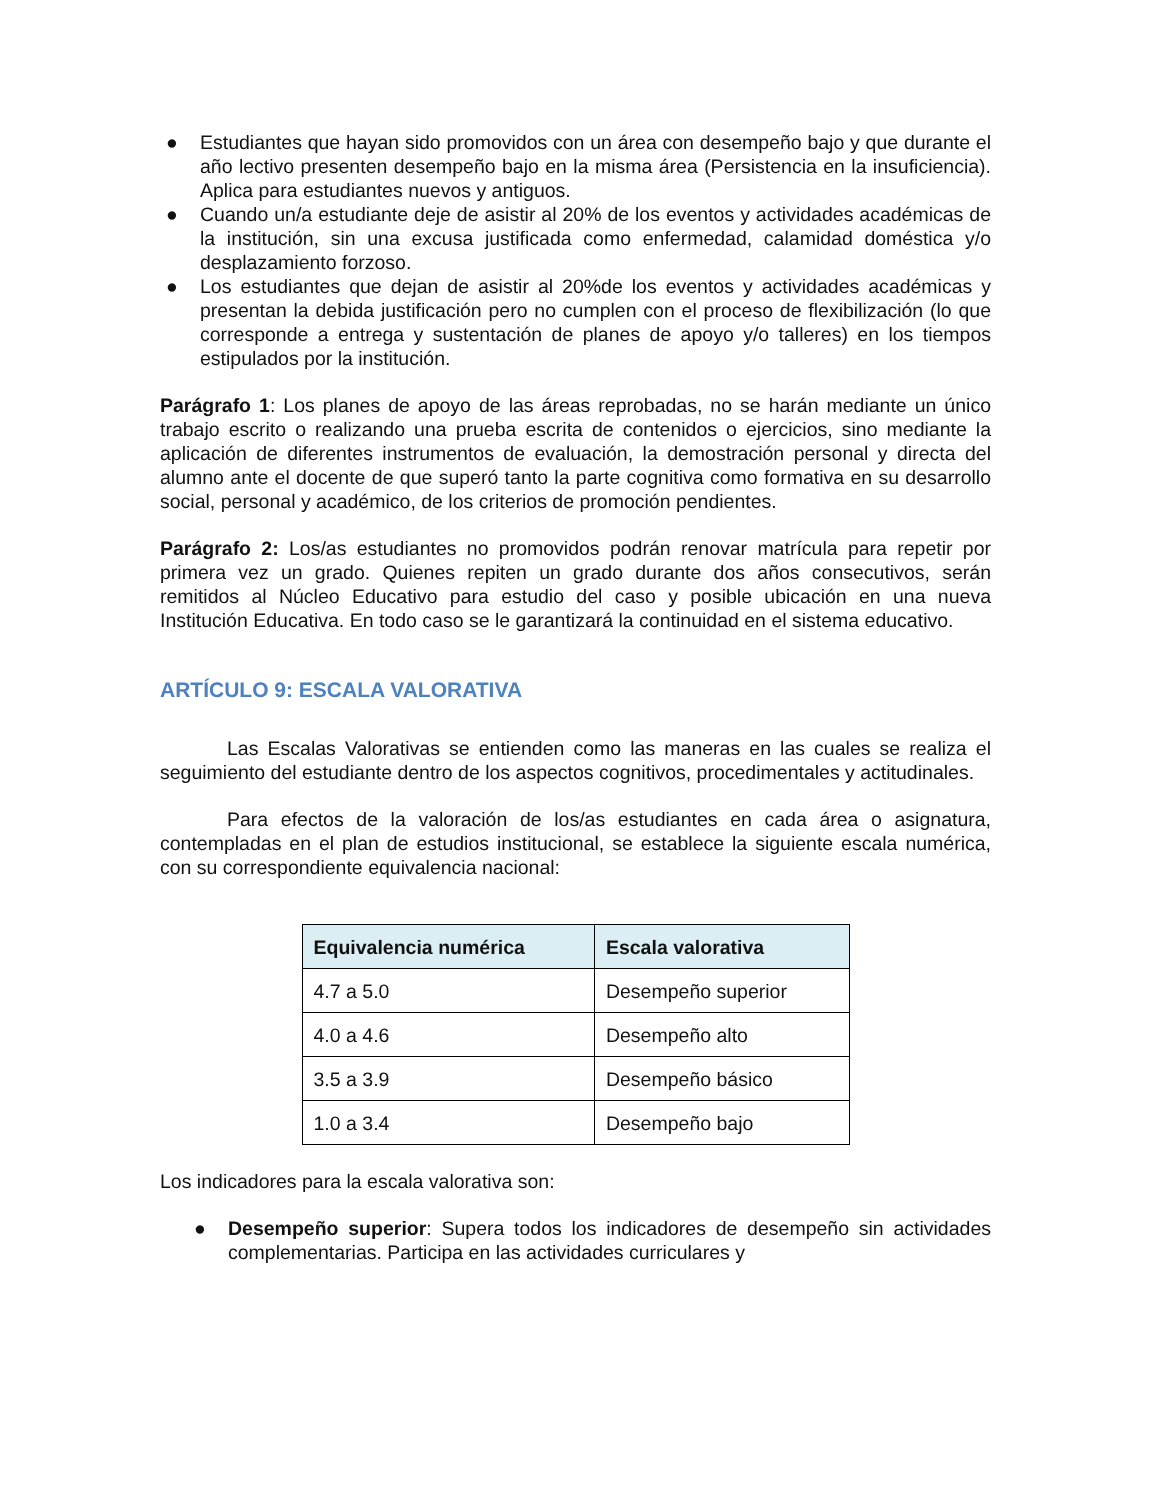● Estudiantes que hayan sido promovidos con un área con desempeño bajo y que durante el año lectivo presenten desempeño bajo en la misma área (Persistencia en la insuficiencia). Aplica para estudiantes nuevos y antiguos.
● Cuando un/a estudiante deje de asistir al 20% de los eventos y actividades académicas de la institución, sin una excusa justificada como enfermedad, calamidad doméstica y/o desplazamiento forzoso.
● Los estudiantes que dejan de asistir al 20%de los eventos y actividades académicas y presentan la debida justificación pero no cumplen con el proceso de flexibilización (lo que corresponde a entrega y sustentación de planes de apoyo y/o talleres) en los tiempos estipulados por la institución.
Parágrafo 1: Los planes de apoyo de las áreas reprobadas, no se harán mediante un único trabajo escrito o realizando una prueba escrita de contenidos o ejercicios, sino mediante la aplicación de diferentes instrumentos de evaluación, la demostración personal y directa del alumno ante el docente de que superó tanto la parte cognitiva como formativa en su desarrollo social, personal y académico, de los criterios de promoción pendientes.
Parágrafo 2: Los/as estudiantes no promovidos podrán renovar matrícula para repetir por primera vez un grado. Quienes repiten un grado durante dos años consecutivos, serán remitidos al Núcleo Educativo para estudio del caso y posible ubicación en una nueva Institución Educativa. En todo caso se le garantizará la continuidad en el sistema educativo.
ARTÍCULO 9: ESCALA VALORATIVA
Las Escalas Valorativas se entienden como las maneras en las cuales se realiza el seguimiento del estudiante dentro de los aspectos cognitivos, procedimentales y actitudinales.
Para efectos de la valoración de los/as estudiantes en cada área o asignatura, contempladas en el plan de estudios institucional, se establece la siguiente escala numérica, con su correspondiente equivalencia nacional:
| Equivalencia numérica | Escala valorativa |
| --- | --- |
| 4.7 a 5.0 | Desempeño superior |
| 4.0 a 4.6 | Desempeño alto |
| 3.5 a 3.9 | Desempeño básico |
| 1.0 a 3.4 | Desempeño bajo |
Los indicadores para la escala valorativa son:
● Desempeño superior: Supera todos los indicadores de desempeño sin actividades complementarias. Participa en las actividades curriculares y